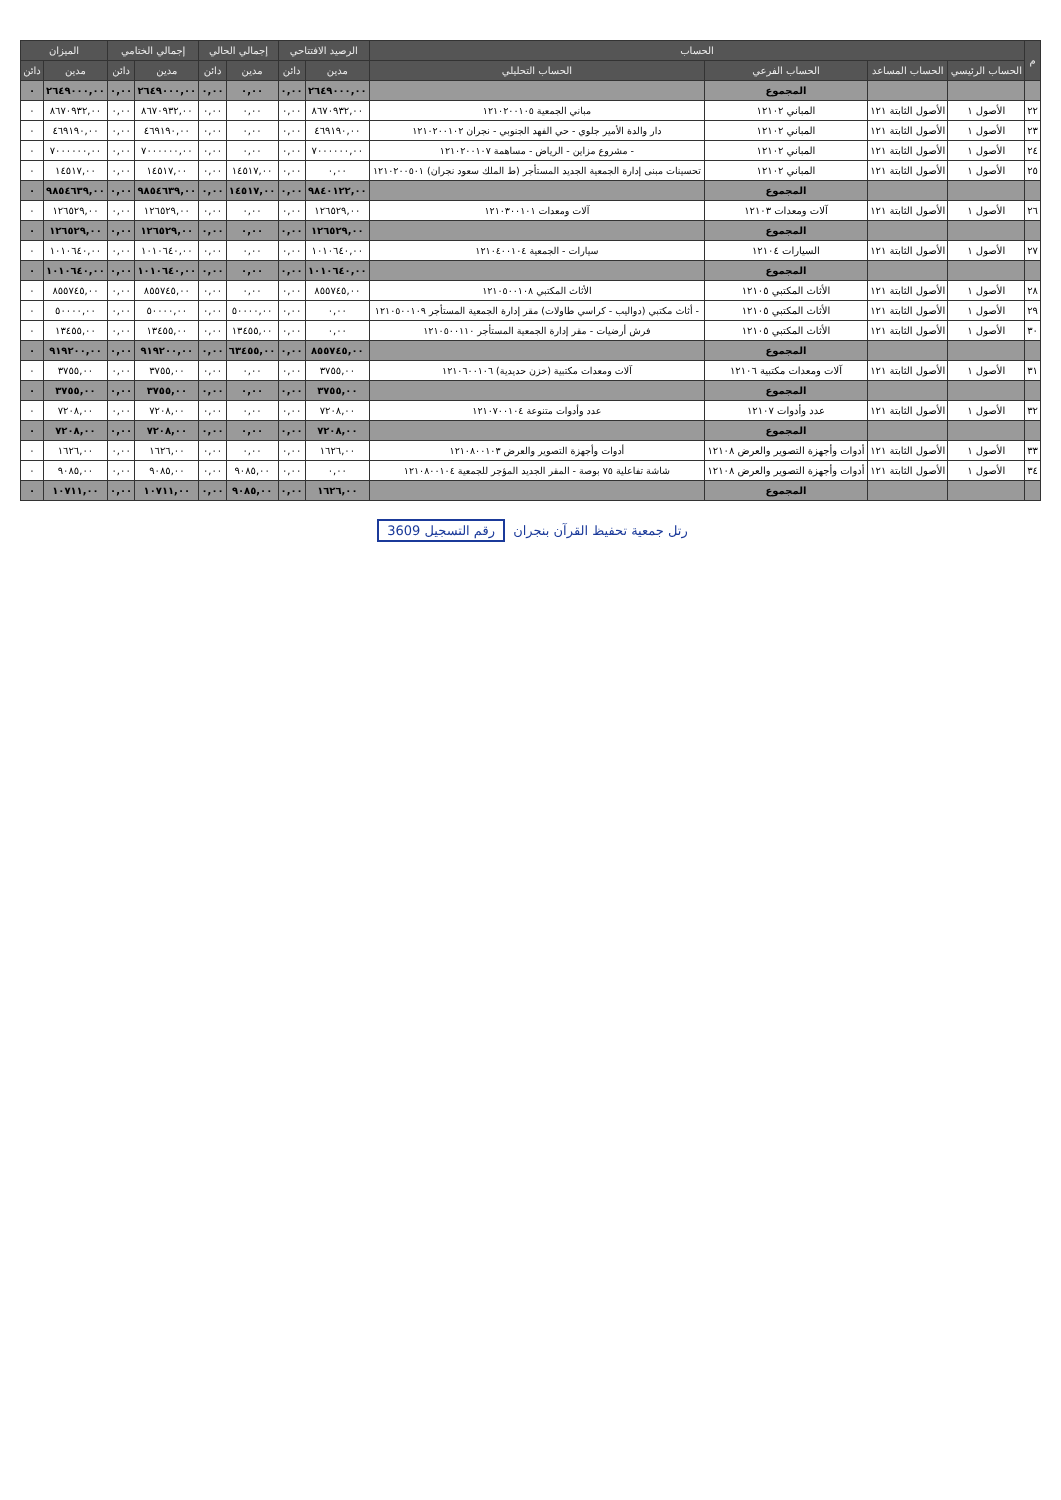| م | الحساب | | | | الرصيد الافتتاحي | | إجمالي الحالي | | إجمالي الختامي | | الميزان | |
| --- | --- | --- | --- | --- | --- | --- | --- | --- | --- | --- | --- | --- |
| | الحساب الرئيسي | الحساب المساعد | الحساب الفرعي | الحساب التحليلي | مدين | دائن | مدين | دائن | مدين | دائن | مدين | دائن |
| | | | المجموع | | ٢٦٤٩٠٠٠,٠٠ | ٠,٠٠ | ٠,٠٠ | ٠,٠٠ | ٢٦٤٩٠٠٠,٠٠ | ٠,٠٠ | ٢٦٤٩٠٠٠,٠٠ | ٠ |
| ٢٢ | الأصول ١ | الأصول الثابتة ١٢١ | المباني ١٢١٠٢ | مباني الجمعية ١٢١٠٢٠٠١٠٥ | ٨٦٧٠٩٣٢,٠٠ | ٠,٠٠ | ٠,٠٠ | ٠,٠٠ | ٨٦٧٠٩٣٢,٠٠ | ٠,٠٠ | ٨٦٧٠٩٣٢,٠٠ | ٠ |
| ٢٣ | الأصول ١ | الأصول الثابتة ١٢١ | المباني ١٢١٠٢ | دار والدة الأمير جلوي - حي الفهد الجنوبي - نجران ١٢١٠٢٠٠١٠٢ | ٤٦٩١٩٠,٠٠ | ٠,٠٠ | ٠,٠٠ | ٠,٠٠ | ٤٦٩١٩٠,٠٠ | ٠,٠٠ | ٤٦٩١٩٠,٠٠ | ٠ |
| ٢٤ | الأصول ١ | الأصول الثابتة ١٢١ | المباني ١٢١٠٢ | - مشروع مزاين - الرياض - مساهمة ١٢١٠٢٠٠١٠٧ | ٧٠٠٠٠٠٠,٠٠ | ٠,٠٠ | ٠,٠٠ | ٠,٠٠ | ٧٠٠٠٠٠٠,٠٠ | ٠,٠٠ | ٧٠٠٠٠٠٠,٠٠ | ٠ |
| ٢٥ | الأصول ١ | الأصول الثابتة ١٢١ | المباني ١٢١٠٢ | تحسينات مبنى إدارة الجمعية الجديد المستأجر (ط الملك سعود نجران) ١٢١٠٢٠٠٥٠١ | ٠,٠٠ | ٠,٠٠ | ١٤٥١٧,٠٠ | ٠,٠٠ | ١٤٥١٧,٠٠ | ٠,٠٠ | ١٤٥١٧,٠٠ | ٠ |
| | | | المجموع | | ٩٨٤٠١٢٢,٠٠ | ٠,٠٠ | ١٤٥١٧,٠٠ | ٠,٠٠ | ٩٨٥٤٦٣٩,٠٠ | ٠,٠٠ | ٩٨٥٤٦٣٩,٠٠ | ٠ |
| ٢٦ | الأصول ١ | الأصول الثابتة ١٢١ | آلات ومعدات ١٢١٠٣ | آلات ومعدات ١٢١٠٣٠٠١٠١ | ١٢٦٥٢٩,٠٠ | ٠,٠٠ | ٠,٠٠ | ٠,٠٠ | ١٢٦٥٢٩,٠٠ | ٠,٠٠ | ١٢٦٥٢٩,٠٠ | ٠ |
| | | | المجموع | | ١٢٦٥٢٩,٠٠ | ٠,٠٠ | ٠,٠٠ | ٠,٠٠ | ١٢٦٥٢٩,٠٠ | ٠,٠٠ | ١٢٦٥٢٩,٠٠ | ٠ |
| ٢٧ | الأصول ١ | الأصول الثابتة ١٢١ | السيارات ١٢١٠٤ | سيارات - الجمعية ١٢١٠٤٠٠١٠٤ | ١٠١٠٦٤٠,٠٠ | ٠,٠٠ | ٠,٠٠ | ٠,٠٠ | ١٠١٠٦٤٠,٠٠ | ٠,٠٠ | ١٠١٠٦٤٠,٠٠ | ٠ |
| | | | المجموع | | ١٠١٠٦٤٠,٠٠ | ٠,٠٠ | ٠,٠٠ | ٠,٠٠ | ١٠١٠٦٤٠,٠٠ | ٠,٠٠ | ١٠١٠٦٤٠,٠٠ | ٠ |
| ٢٨ | الأصول ١ | الأصول الثابتة ١٢١ | الأثاث المكتبي ١٢١٠٥ | الأثاث المكتبي ١٢١٠٥٠٠١٠٨ | ٨٥٥٧٤٥,٠٠ | ٠,٠٠ | ٠,٠٠ | ٠,٠٠ | ٨٥٥٧٤٥,٠٠ | ٠,٠٠ | ٨٥٥٧٤٥,٠٠ | ٠ |
| ٢٩ | الأصول ١ | الأصول الثابتة ١٢١ | الأثاث المكتبي ١٢١٠٥ | - أثاث مكتبي (دواليب - كراسي طاولات) مقر إدارة الجمعية المستأجر ١٢١٠٥٠٠١٠٩ | ٠,٠٠ | ٠,٠٠ | ٥٠٠٠٠,٠٠ | ٠,٠٠ | ٥٠٠٠٠,٠٠ | ٠,٠٠ | ٥٠٠٠٠,٠٠ | ٠ |
| ٣٠ | الأصول ١ | الأصول الثابتة ١٢١ | الأثاث المكتبي ١٢١٠٥ | فرش أرضيات - مقر إدارة الجمعية المستأجر ١٢١٠٥٠٠١١٠ | ٠,٠٠ | ٠,٠٠ | ١٣٤٥٥,٠٠ | ٠,٠٠ | ١٣٤٥٥,٠٠ | ٠,٠٠ | ١٣٤٥٥,٠٠ | ٠ |
| | | | المجموع | | ٨٥٥٧٤٥,٠٠ | ٠,٠٠ | ٦٣٤٥٥,٠٠ | ٠,٠٠ | ٩١٩٢٠٠,٠٠ | ٠,٠٠ | ٩١٩٢٠٠,٠٠ | ٠ |
| ٣١ | الأصول ١ | الأصول الثابتة ١٢١ | آلات ومعدات مكتبية ١٢١٠٦ | آلات ومعدات مكتبية (خزن حديدية) ١٢١٠٦٠٠١٠٦ | ٣٧٥٥,٠٠ | ٠,٠٠ | ٠,٠٠ | ٠,٠٠ | ٣٧٥٥,٠٠ | ٠,٠٠ | ٣٧٥٥,٠٠ | ٠ |
| | | | المجموع | | ٣٧٥٥,٠٠ | ٠,٠٠ | ٠,٠٠ | ٠,٠٠ | ٣٧٥٥,٠٠ | ٠,٠٠ | ٣٧٥٥,٠٠ | ٠ |
| ٣٢ | الأصول ١ | الأصول الثابتة ١٢١ | عدد وأدوات ١٢١٠٧ | عدد وأدوات متنوعة ١٢١٠٧٠٠١٠٤ | ٧٢٠٨,٠٠ | ٠,٠٠ | ٠,٠٠ | ٠,٠٠ | ٧٢٠٨,٠٠ | ٠,٠٠ | ٧٢٠٨,٠٠ | ٠ |
| | | | المجموع | | ٧٢٠٨,٠٠ | ٠,٠٠ | ٠,٠٠ | ٠,٠٠ | ٧٢٠٨,٠٠ | ٠,٠٠ | ٧٢٠٨,٠٠ | ٠ |
| ٣٣ | الأصول ١ | الأصول الثابتة ١٢١ | أدوات وأجهزة التصوير والعرض ١٢١٠٨ | أدوات وأجهزة التصوير والعرض ١٢١٠٨٠٠١٠٣ | ١٦٢٦,٠٠ | ٠,٠٠ | ٠,٠٠ | ٠,٠٠ | ١٦٢٦,٠٠ | ٠,٠٠ | ١٦٢٦,٠٠ | ٠ |
| ٣٤ | الأصول ١ | الأصول الثابتة ١٢١ | أدوات وأجهزة التصوير والعرض ١٢١٠٨ | شاشة تفاعلية ٧٥ بوصة - المقر الجديد المؤجر للجمعية ١٢١٠٨٠٠١٠٤ | ٠,٠٠ | ٠,٠٠ | ٩٠٨٥,٠٠ | ٠,٠٠ | ٩٠٨٥,٠٠ | ٠,٠٠ | ٩٠٨٥,٠٠ | ٠ |
| | | | المجموع | | ١٦٢٦,٠٠ | ٠,٠٠ | ٩٠٨٥,٠٠ | ٠,٠٠ | ١٠٧١١,٠٠ | ٠,٠٠ | ١٠٧١١,٠٠ | ٠ |
رتل جمعية تحفيظ القرآن بنجران رقم التسجيل 3609